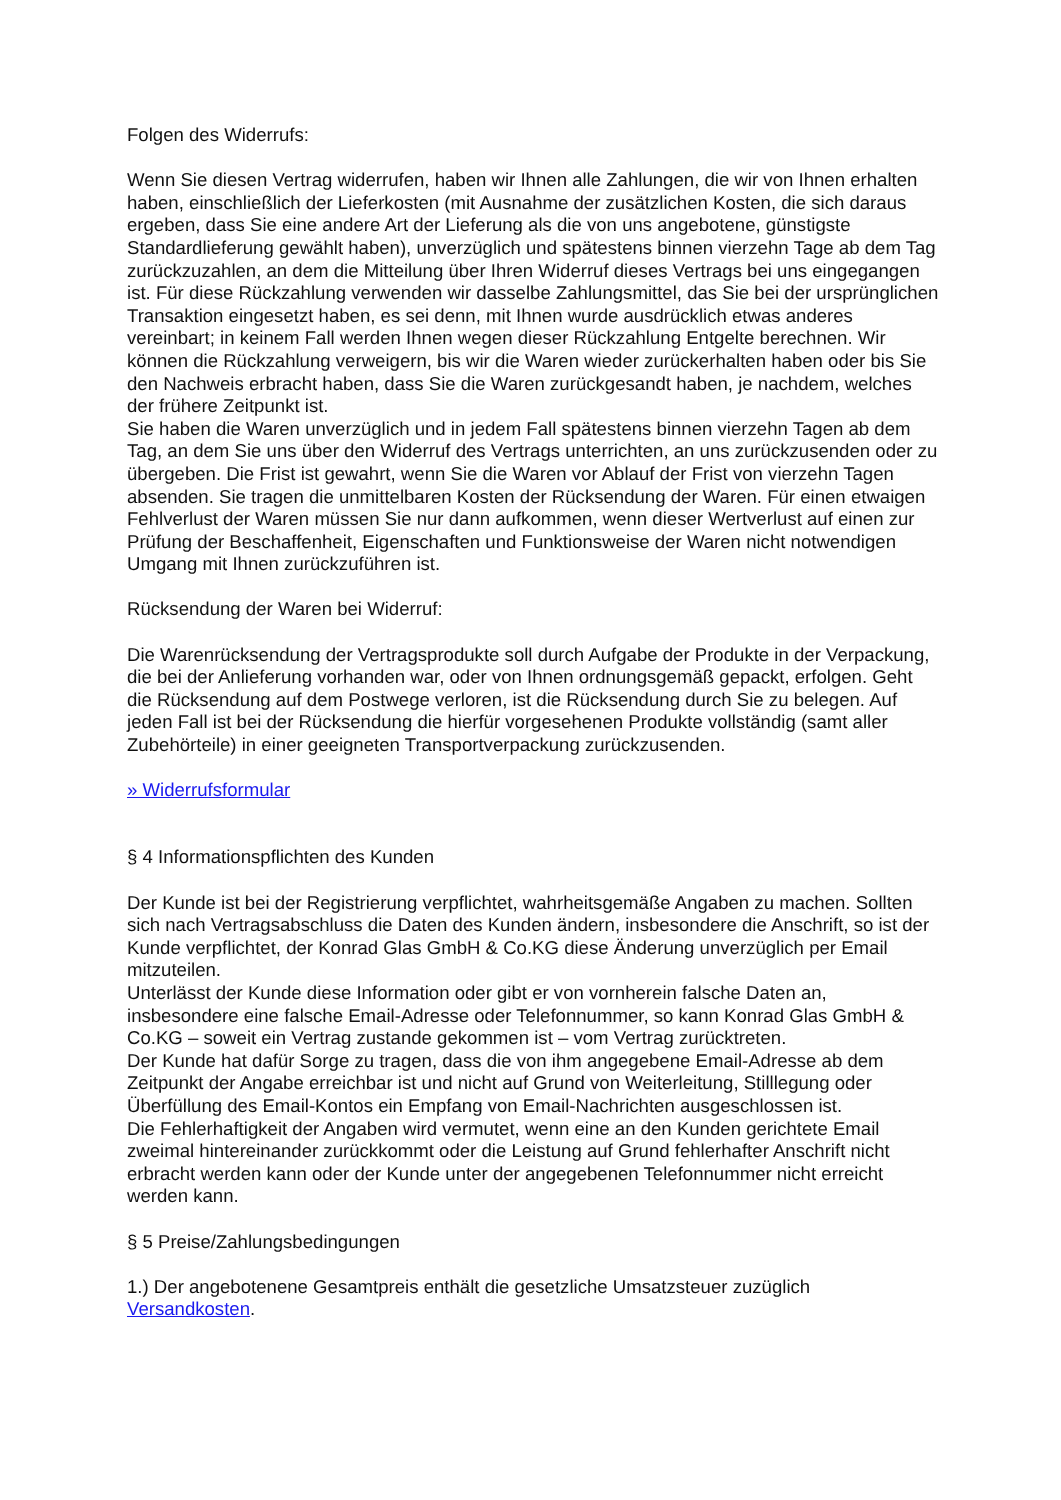Folgen des Widerrufs:
Wenn Sie diesen Vertrag widerrufen, haben wir Ihnen alle Zahlungen, die wir von Ihnen erhalten haben, einschließlich der Lieferkosten (mit Ausnahme der zusätzlichen Kosten, die sich daraus ergeben, dass Sie eine andere Art der Lieferung als die von uns angebotene, günstigste Standardlieferung gewählt haben), unverzüglich und spätestens binnen vierzehn Tage ab dem Tag zurückzuzahlen, an dem die Mitteilung über Ihren Widerruf dieses Vertrags bei uns eingegangen ist. Für diese Rückzahlung verwenden wir dasselbe Zahlungsmittel, das Sie bei der ursprünglichen Transaktion eingesetzt haben, es sei denn, mit Ihnen wurde ausdrücklich etwas anderes vereinbart; in keinem Fall werden Ihnen wegen dieser Rückzahlung Entgelte berechnen. Wir können die Rückzahlung verweigern, bis wir die Waren wieder zurückerhalten haben oder bis Sie den Nachweis erbracht haben, dass Sie die Waren zurückgesandt haben, je nachdem, welches der frühere Zeitpunkt ist.
Sie haben die Waren unverzüglich und in jedem Fall spätestens binnen vierzehn Tagen ab dem Tag, an dem Sie uns über den Widerruf des Vertrags unterrichten, an uns zurückzusenden oder zu übergeben. Die Frist ist gewahrt, wenn Sie die Waren vor Ablauf der Frist von vierzehn Tagen absenden. Sie tragen die unmittelbaren Kosten der Rücksendung der Waren. Für einen etwaigen Fehlverlust der Waren müssen Sie nur dann aufkommen, wenn dieser Wertverlust auf einen zur Prüfung der Beschaffenheit, Eigenschaften und Funktionsweise der Waren nicht notwendigen Umgang mit Ihnen zurückzuführen ist.
Rücksendung der Waren bei Widerruf:
Die Warenrücksendung der Vertragsprodukte soll durch Aufgabe der Produkte in der Verpackung, die bei der Anlieferung vorhanden war, oder von Ihnen ordnungsgemäß gepackt, erfolgen. Geht die Rücksendung auf dem Postwege verloren, ist die Rücksendung durch Sie zu belegen. Auf jeden Fall ist bei der Rücksendung die hierfür vorgesehenen Produkte vollständig (samt aller Zubehörteile) in einer geeigneten Transportverpackung zurückzusenden.
» Widerrufsformular
§ 4 Informationspflichten des Kunden
Der Kunde ist bei der Registrierung verpflichtet, wahrheitsgemäße Angaben zu machen. Sollten sich nach Vertragsabschluss die Daten des Kunden ändern, insbesondere die Anschrift, so ist der Kunde verpflichtet, der Konrad Glas GmbH & Co.KG diese Änderung unverzüglich per Email mitzuteilen.
Unterlässt der Kunde diese Information oder gibt er von vornherein falsche Daten an, insbesondere eine falsche Email-Adresse oder Telefonnummer, so kann Konrad Glas GmbH & Co.KG – soweit ein Vertrag zustande gekommen ist – vom Vertrag zurücktreten.
Der Kunde hat dafür Sorge zu tragen, dass die von ihm angegebene Email-Adresse ab dem Zeitpunkt der Angabe erreichbar ist und nicht auf Grund von Weiterleitung, Stilllegung oder Überfüllung des Email-Kontos ein Empfang von Email-Nachrichten ausgeschlossen ist.
Die Fehlerhaftigkeit der Angaben wird vermutet, wenn eine an den Kunden gerichtete Email zweimal hintereinander zurückkommt oder die Leistung auf Grund fehlerhafter Anschrift nicht erbracht werden kann oder der Kunde unter der angegebenen Telefonnummer nicht erreicht werden kann.
§ 5 Preise/Zahlungsbedingungen
1.) Der angebotenene Gesamtpreis enthält die gesetzliche Umsatzsteuer zuzüglich Versandkosten.